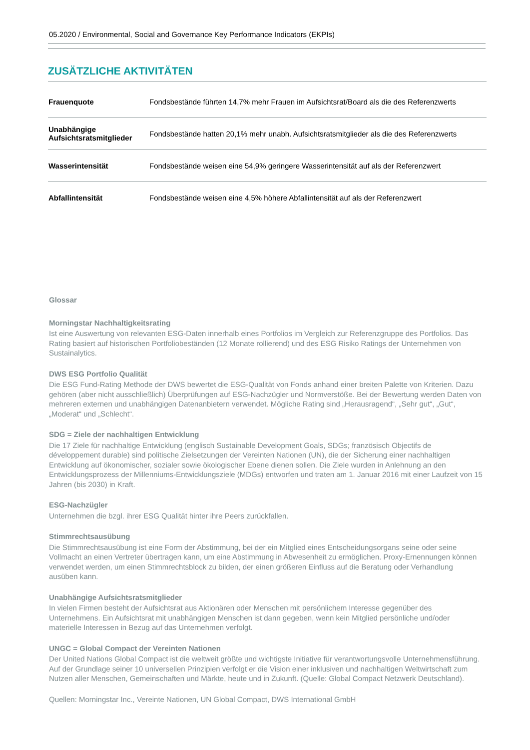05.2020 / Environmental, Social and Governance Key Performance Indicators (EKPIs)
ZUSÄTZLICHE AKTIVITÄTEN
| Frauenquote | Fondsbestände führten 14,7% mehr Frauen im Aufsichtsrat/Board als die des Referenzwerts |
| Unabhängige Aufsichtsratsmitglieder | Fondsbestände hatten 20,1% mehr unabh. Aufsichtsratsmitglieder als die des Referenzwerts |
| Wasserintensität | Fondsbestände weisen eine 54,9% geringere Wasserintensität auf als der Referenzwert |
| Abfallintensität | Fondsbestände weisen eine 4,5% höhere Abfallintensität auf als der Referenzwert |
Glossar
Morningstar Nachhaltigkeitsrating
Ist eine Auswertung von relevanten ESG-Daten innerhalb eines Portfolios im Vergleich zur Referenzgruppe des Portfolios. Das Rating basiert auf historischen Portfoliobeständen (12 Monate rollierend) und des ESG Risiko Ratings der Unternehmen von Sustainalytics.
DWS ESG Portfolio Qualität
Die ESG Fund-Rating Methode der DWS bewertet die ESG-Qualität von Fonds anhand einer breiten Palette von Kriterien. Dazu gehören (aber nicht ausschließlich) Überprüfungen auf ESG-Nachzügler und Normverstöße. Bei der Bewertung werden Daten von mehreren externen und unabhängigen Datenanbietern verwendet. Mögliche Rating sind „Herausragend“, „Sehr gut“, „Gut“, „Moderat“ und „Schlecht“.
SDG = Ziele der nachhaltigen Entwicklung
Die 17 Ziele für nachhaltige Entwicklung (englisch Sustainable Development Goals, SDGs; französisch Objectifs de développement durable) sind politische Zielsetzungen der Vereinten Nationen (UN), die der Sicherung einer nachhaltigen Entwicklung auf ökonomischer, sozialer sowie ökologischer Ebene dienen sollen. Die Ziele wurden in Anlehnung an den Entwicklungsprozess der Millenniums-Entwicklungsziele (MDGs) entworfen und traten am 1. Januar 2016 mit einer Laufzeit von 15 Jahren (bis 2030) in Kraft.
ESG-Nachzügler
Unternehmen die bzgl. ihrer ESG Qualität hinter ihre Peers zurückfallen.
Stimmrechtsausübung
Die Stimmrechtsausübung ist eine Form der Abstimmung, bei der ein Mitglied eines Entscheidungsorgans seine oder seine Vollmacht an einen Vertreter übertragen kann, um eine Abstimmung in Abwesenheit zu ermöglichen. Proxy-Ernennungen können verwendet werden, um einen Stimmrechtsblock zu bilden, der einen größeren Einfluss auf die Beratung oder Verhandlung ausüben kann.
Unabhängige Aufsichtsratsmitglieder
In vielen Firmen besteht der Aufsichtsrat aus Aktionären oder Menschen mit persönlichem Interesse gegenüber des Unternehmens. Ein Aufsichtsrat mit unabhängigen Menschen ist dann gegeben, wenn kein Mitglied persönliche und/oder materielle Interessen in Bezug auf das Unternehmen verfolgt.
UNGC = Global Compact der Vereinten Nationen
Der United Nations Global Compact ist die weltweit größte und wichtigste Initiative für verantwortungsvolle Unternehmensführung. Auf der Grundlage seiner 10 universellen Prinzipien verfolgt er die Vision einer inklusiven und nachhaltigen Weltwirtschaft zum Nutzen aller Menschen, Gemeinschaften und Märkte, heute und in Zukunft. (Quelle: Global Compact Netzwerk Deutschland).
Quellen: Morningstar Inc., Vereinte Nationen, UN Global Compact, DWS International GmbH